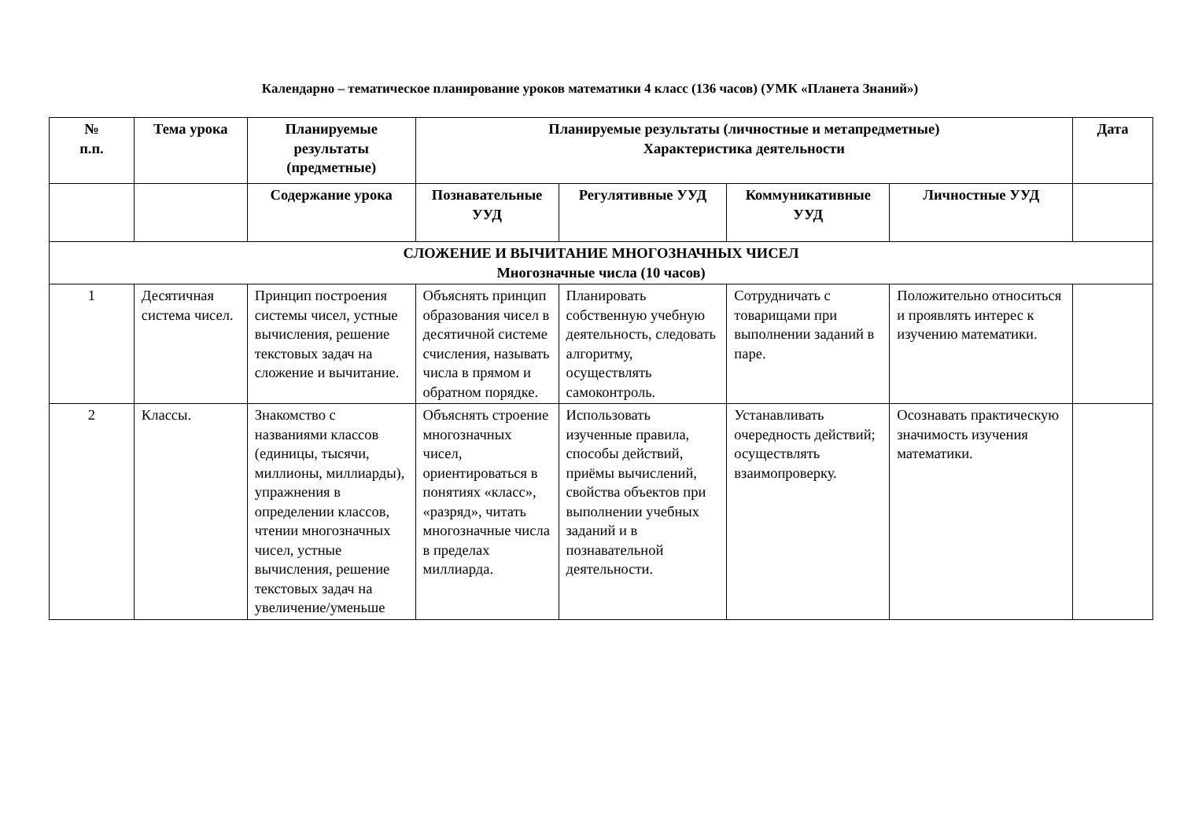Календарно – тематическое планирование уроков математики 4 класс (136 часов) (УМК «Планета Знаний»)
| № п.п. | Тема урока | Планируемые результаты (предметные) | Планируемые результаты (личностные и метапредметные) Характеристика деятельности | | | | Дата |
| --- | --- | --- | --- | --- | --- | --- | --- |
| | | Содержание урока | Познавательные УУД | Регулятивные УУД | Коммуникативные УУД | Личностные УУД | |
| СЛОЖЕНИЕ И ВЫЧИТАНИЕ МНОГОЗНАЧНЫХ ЧИСЕЛ Многозначные числа (10 часов) | | | | | | | |
| 1 | Десятичная система чисел. | Принцип построения системы чисел, устные вычисления, решение текстовых задач на сложение и вычитание. | Объяснять принцип образования чисел в десятичной системе счисления, называть числа в прямом и обратном порядке. | Планировать собственную учебную деятельность, следовать алгоритму, осуществлять самоконтроль. | Сотрудничать с товарищами при выполнении заданий в паре. | Положительно относиться и проявлять интерес к изучению математики. | |
| 2 | Классы. | Знакомство с названиями классов (единицы, тысячи, миллионы, миллиарды), упражнения в определении классов, чтении многозначных чисел, устные вычисления, решение текстовых задач на увеличение/уменьше | Объяснять строение многозначных чисел, ориентироваться в понятиях «класс», «разряд», читать многозначные числа в пределах миллиарда. | Использовать изученные правила, способы действий, приёмы вычислений, свойства объектов при выполнении учебных заданий и в познавательной деятельности. | Устанавливать очередность действий; осуществлять взаимопроверку. | Осознавать практическую значимость изучения математики. | |